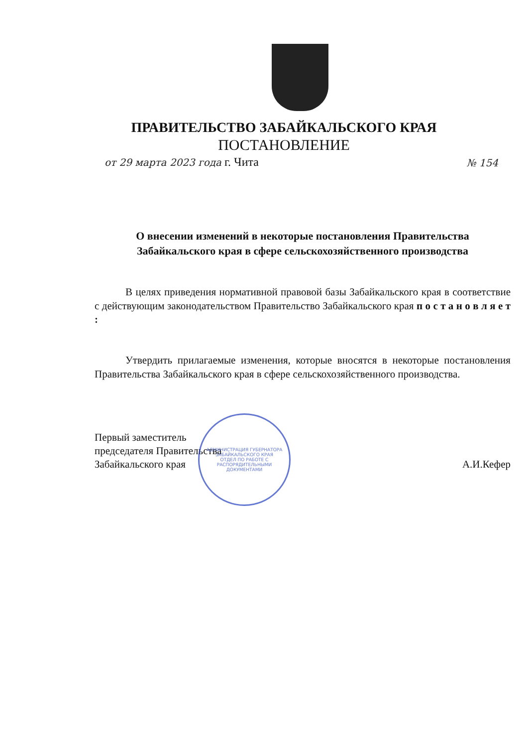ПРАВИТЕЛЬСТВО ЗАБАЙКАЛЬСКОГО КРАЯ
ПОСТАНОВЛЕНИЕ
от 29 марта 2023 года г. Чита № 154
О внесении изменений в некоторые постановления Правительства
Забайкальского края в сфере сельскохозяйственного производства
В целях приведения нормативной правовой базы Забайкальского края в соответствие с действующим законодательством Правительство Забайкальского края п о с т а н о в л я е т :
Утвердить прилагаемые изменения, которые вносятся в некоторые постановления Правительства Забайкальского края в сфере сельскохозяйственного производства.
Первый заместитель
председателя Правительства
Забайкальского края
А.И.Кефер
АДМИНИСТРАЦИЯ ГУБЕРНАТОРА ЗАБАЙКАЛЬСКОГО КРАЯ
ОТДЕЛ ПО РАБОТЕ С РАСПОРЯДИТЕЛЬНЫМИ ДОКУМЕНТАМИ